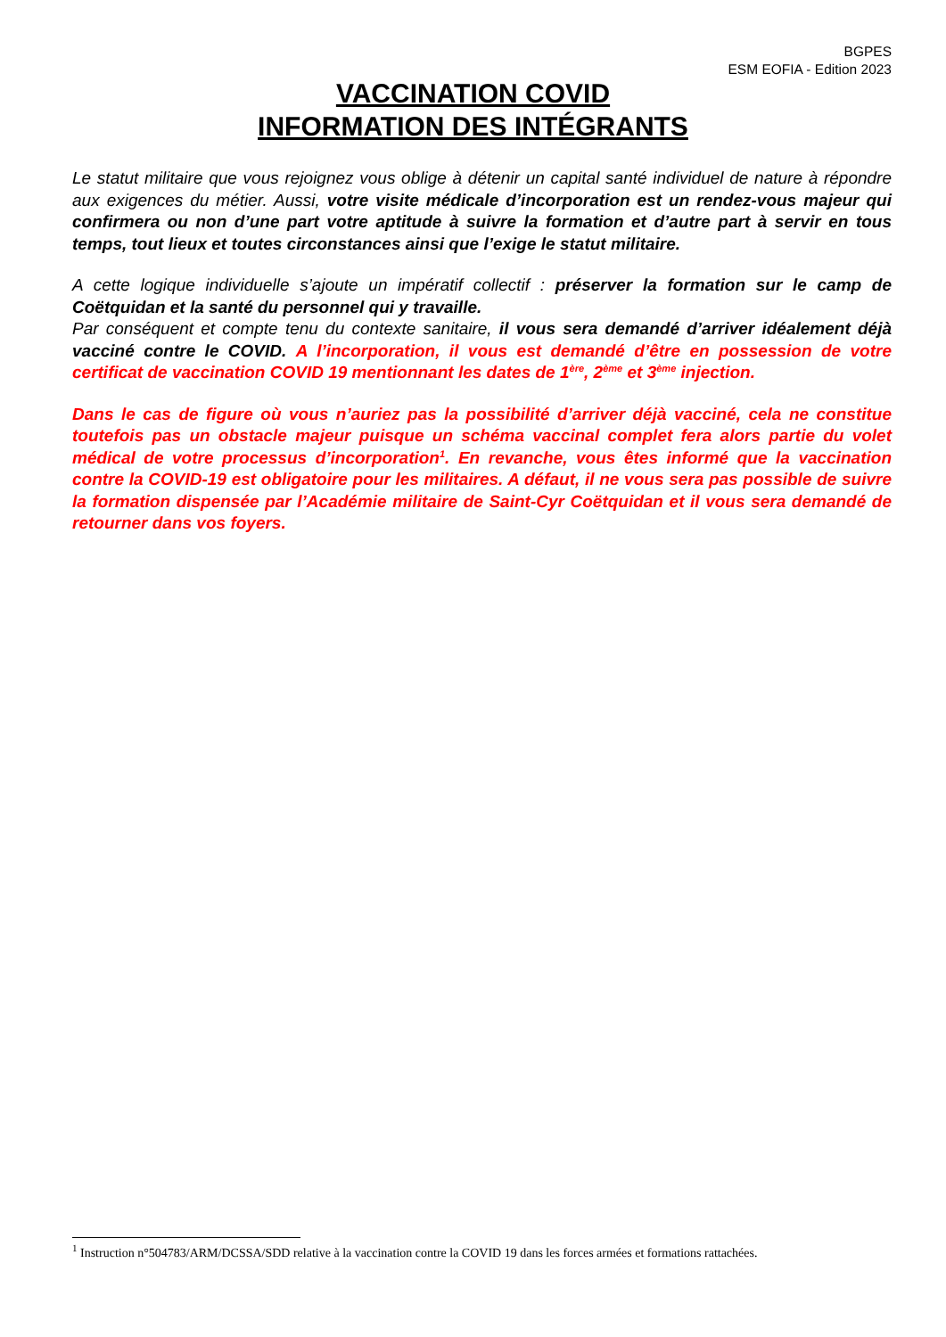BGPES
ESM EOFIA - Edition 2023
VACCINATION COVID
INFORMATION DES INTÉGRANTS
Le statut militaire que vous rejoignez vous oblige à détenir un capital santé individuel de nature à répondre aux exigences du métier. Aussi, votre visite médicale d’incorporation est un rendez-vous majeur qui confirmera ou non d’une part votre aptitude à suivre la formation et d’autre part à servir en tous temps, tout lieux et toutes circonstances ainsi que l’exige le statut militaire.
A cette logique individuelle s’ajoute un impératif collectif : préserver la formation sur le camp de Coëtquidan et la santé du personnel qui y travaille.
Par conséquent et compte tenu du contexte sanitaire, il vous sera demandé d’arriver idéalement déjà vacciné contre le COVID. A l’incorporation, il vous est demandé d’être en possession de votre certificat de vaccination COVID 19 mentionnant les dates de 1<sup>ère</sup>, 2<sup>ème</sup> et 3<sup>ème</sup> injection.
Dans le cas de figure où vous n’auriez pas la possibilité d’arriver déjà vacciné, cela ne constitue toutefois pas un obstacle majeur puisque un schéma vaccinal complet fera alors partie du volet médical de votre processus d’incorporation<sup>1</sup>. En revanche, vous êtes informé que la vaccination contre la COVID-19 est obligatoire pour les militaires. A défaut, il ne vous sera pas possible de suivre la formation dispensée par l’Académie militaire de Saint-Cyr Coëtquidan et il vous sera demandé de retourner dans vos foyers.
<sup>1</sup> Instruction n°504783/ARM/DCSSA/SDD relative à la vaccination contre la COVID 19 dans les forces armées et formations rattachées.